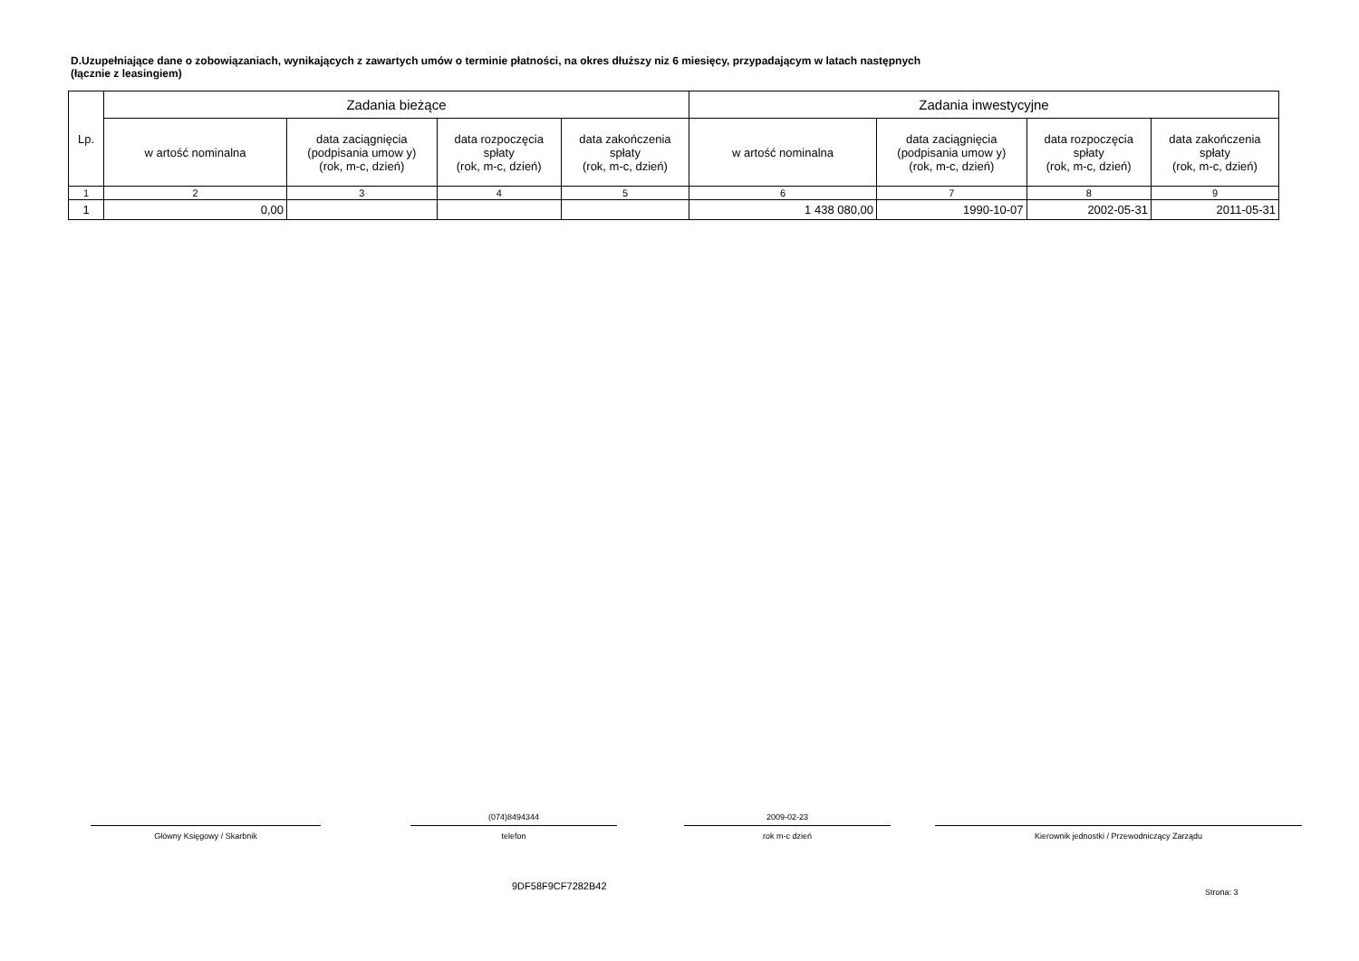D.Uzupełniające dane o zobowiązaniach, wynikających z zawartych umów o terminie płatności, na okres dłuższy niz 6 miesięcy, przypadającym w latach następnych
(łącznie z leasingiem)
| Lp. | Zadania bieżące | | | | Zadania inwestycyjne | | | |
| --- | --- | --- | --- | --- | --- | --- | --- | --- |
| | w artość nominalna | data zaciągnięcia (podpisania umow y) (rok, m-c, dzień) | data rozpoczęcia spłaty (rok, m-c, dzień) | data zakończenia spłaty (rok, m-c, dzień) | w artość nominalna | data zaciągnięcia (podpisania umow y) (rok, m-c, dzień) | data rozpoczęcia spłaty (rok, m-c, dzień) | data zakończenia spłaty (rok, m-c, dzień) |
| 1 | 2 | 3 | 4 | 5 | 6 | 7 | 8 | 9 |
| 1 | 0,00 | | | | 1 438 080,00 | 1990-10-07 | 2002-05-31 | 2011-05-31 |
Główny Księgowy / Skarbnik
(074)8494344
telefon
2009-02-23
rok m-c dzień
Kierownik jednostki / Przewodniczący Zarządu
9DF58F9CF7282B42
Strona: 3